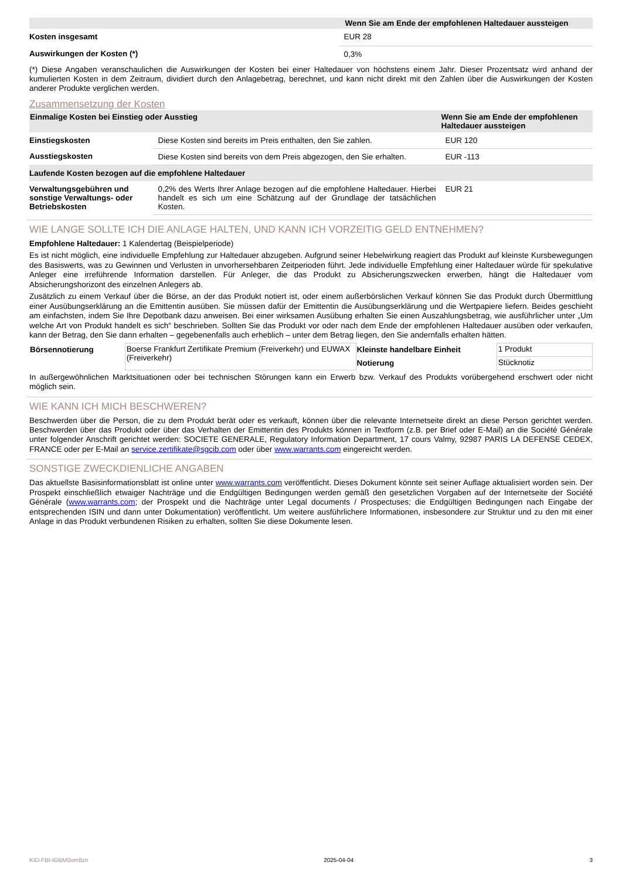| | Wenn Sie am Ende der empfohlenen Haltedauer aussteigen |
| --- | --- |
| Kosten insgesamt | EUR 28 |
| Auswirkungen der Kosten (*) | 0,3% |
(*) Diese Angaben veranschaulichen die Auswirkungen der Kosten bei einer Haltedauer von höchstens einem Jahr. Dieser Prozentsatz wird anhand der kumulierten Kosten in dem Zeitraum, dividiert durch den Anlagebetrag, berechnet, und kann nicht direkt mit den Zahlen über die Auswirkungen der Kosten anderer Produkte verglichen werden.
Zusammensetzung der Kosten
| Einmalige Kosten bei Einstieg oder Ausstieg | | Wenn Sie am Ende der empfohlenen Haltedauer aussteigen |
| --- | --- | --- |
| Einstiegskosten | Diese Kosten sind bereits im Preis enthalten, den Sie zahlen. | EUR 120 |
| Ausstiegskosten | Diese Kosten sind bereits von dem Preis abgezogen, den Sie erhalten. | EUR -113 |
| Laufende Kosten bezogen auf die empfohlene Haltedauer | | |
| Verwaltungsgebühren und sonstige Verwaltungs- oder Betriebskosten | 0,2% des Werts Ihrer Anlage bezogen auf die empfohlene Haltedauer. Hierbei handelt es sich um eine Schätzung auf der Grundlage der tatsächlichen Kosten. | EUR 21 |
WIE LANGE SOLLTE ICH DIE ANLAGE HALTEN, UND KANN ICH VORZEITIG GELD ENTNEHMEN?
Empfohlene Haltedauer: 1 Kalendertag (Beispielperiode)
Es ist nicht möglich, eine individuelle Empfehlung zur Haltedauer abzugeben. Aufgrund seiner Hebelwirkung reagiert das Produkt auf kleinste Kursbewegungen des Basiswerts, was zu Gewinnen und Verlusten in unvorhersehbaren Zeitperioden führt. Jede individuelle Empfehlung einer Haltedauer würde für spekulative Anleger eine irreführende Information darstellen. Für Anleger, die das Produkt zu Absicherungszwecken erwerben, hängt die Haltedauer vom Absicherungshorizont des einzelnen Anlegers ab.
Zusätzlich zu einem Verkauf über die Börse, an der das Produkt notiert ist, oder einem außerbörslichen Verkauf können Sie das Produkt durch Übermittlung einer Ausübungserklärung an die Emittentin ausüben. Sie müssen dafür der Emittentin die Ausübungserklärung und die Wertpapiere liefern. Beides geschieht am einfachsten, indem Sie Ihre Depotbank dazu anweisen. Bei einer wirksamen Ausübung erhalten Sie einen Auszahlungsbetrag, wie ausführlicher unter „Um welche Art von Produkt handelt es sich“ beschrieben. Sollten Sie das Produkt vor oder nach dem Ende der empfohlenen Haltedauer ausüben oder verkaufen, kann der Betrag, den Sie dann erhalten – gegebenenfalls auch erheblich – unter dem Betrag liegen, den Sie andernfalls erhalten hätten.
| Börsennotierung | Boerse Frankfurt Zertifikate Premium (Freiverkehr) und EUWAX (Freiverkehr) | Kleinste handelbare Einheit | 1 Produkt |
| | | Notierung | Stücknotiz |
In außergewöhnlichen Marktsituationen oder bei technischen Störungen kann ein Erwerb bzw. Verkauf des Produkts vorübergehend erschwert oder nicht möglich sein.
WIE KANN ICH MICH BESCHWEREN?
Beschwerden über die Person, die zu dem Produkt berät oder es verkauft, können über die relevante Internetseite direkt an diese Person gerichtet werden. Beschwerden über das Produkt oder über das Verhalten der Emittentin des Produkts können in Textform (z.B. per Brief oder E-Mail) an die Société Générale unter folgender Anschrift gerichtet werden: SOCIETE GENERALE, Regulatory Information Department, 17 cours Valmy, 92987 PARIS LA DEFENSE CEDEX, FRANCE oder per E-Mail an service.zertifikate@sgcib.com oder über www.warrants.com eingereicht werden.
SONSTIGE ZWECKDIENLICHE ANGABEN
Das aktuellste Basisinformationsblatt ist online unter www.warrants.com veröffentlicht. Dieses Dokument könnte seit seiner Auflage aktualisiert worden sein. Der Prospekt einschließlich etwaiger Nachträge und die Endgültigen Bedingungen werden gemäß den gesetzlichen Vorgaben auf der Internetseite der Société Générale (www.warrants.com; der Prospekt und die Nachträge unter Legal documents / Prospectuses; die Endgültigen Bedingungen nach Eingabe der entsprechenden ISIN und dann unter Dokumentation) veröffentlicht. Um weitere ausführlichere Informationen, insbesondere zur Struktur und zu den mit einer Anlage in das Produkt verbundenen Risiken zu erhalten, sollten Sie diese Dokumente lesen.
KID-FBI-IGBM0om8zn 2025-04-04 3